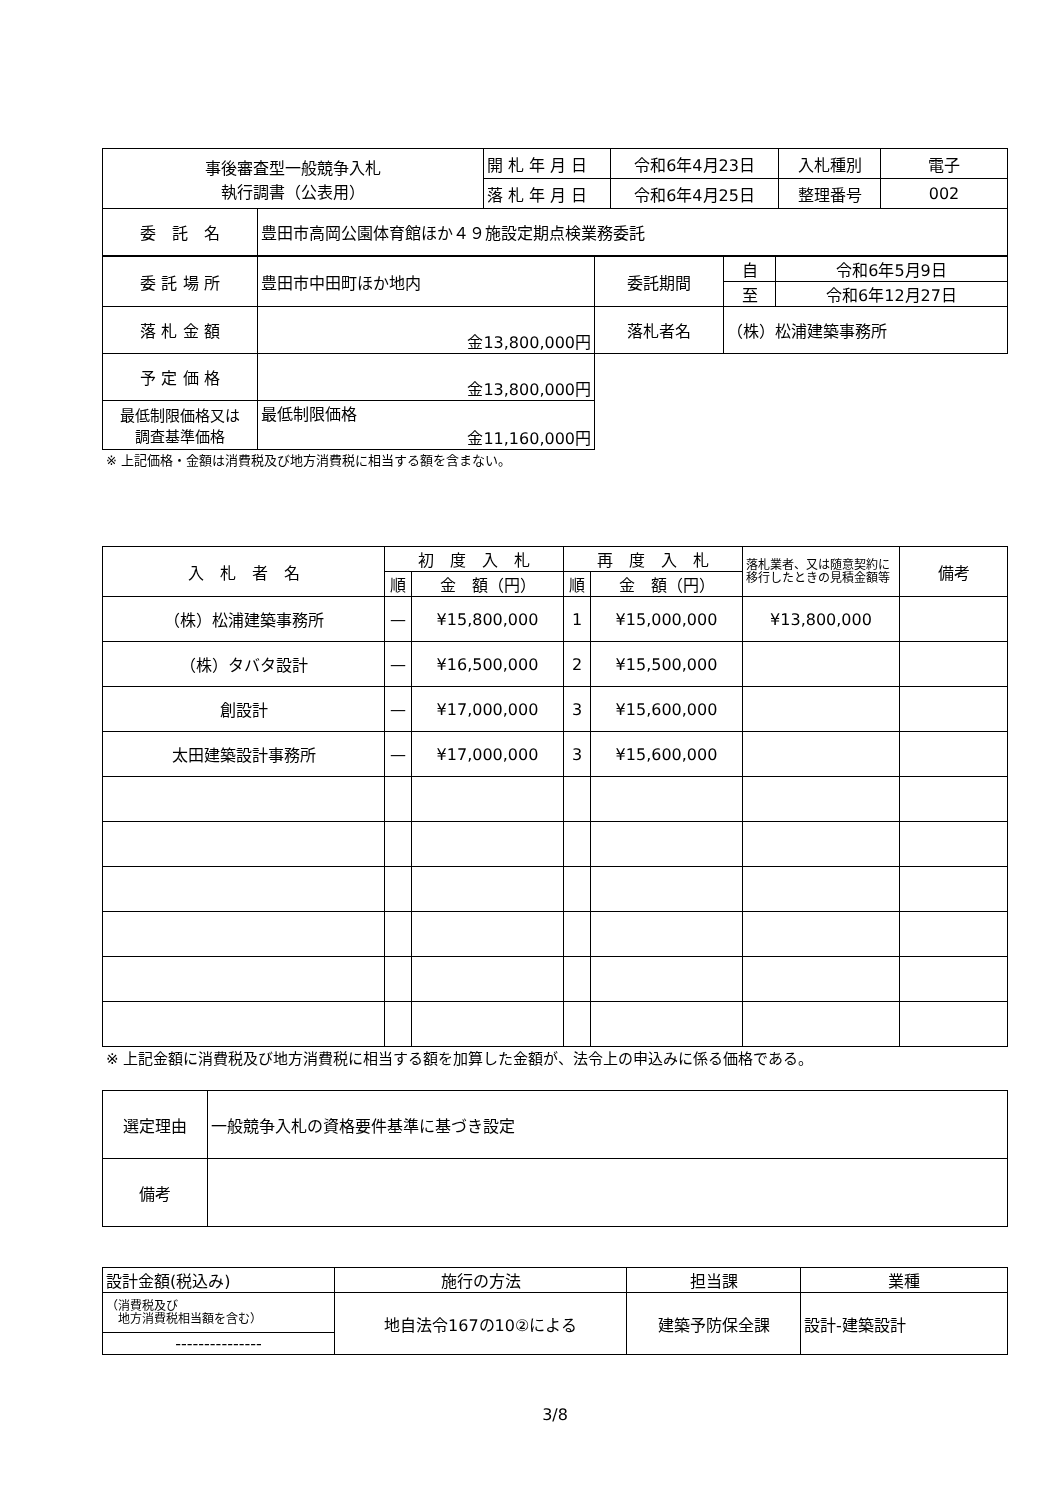| 事後審査型一般競争入札 執行調書（公表用） | | 開 札 年 月 日 | 令和6年4月23日 | 入札種別 | 電子 |
| | | 落 札 年 月 日 | 令和6年4月25日 | 整理番号 | 002 |
| 委 託 名 | 豊田市高岡公園体育館ほか４９施設定期点検業務委託 | | | | |
| 委 託 場 所 | 豊田市中田町ほか地内 | 委託期間 | 自 | 令和6年5月9日 |
| | | | 至 | 令和6年12月27日 |
| 落 札 金 額 | 金13,800,000円 | 落札者名 | （株）松浦建築事務所 | |
| 予 定 価 格 | 金13,800,000円 | | | |
| 最低制限価格又は 調査基準価格 | 最低制限価格 金11,160,000円 | | | |
※ 上記価格・金額は消費税及び地方消費税に相当する額を含まない。
| 入 札 者 名 | 初 度 入 札 | | 再 度 入 札 | | 落札業者、又は随意契約に移行したときの見積金額等 | 備考 |
| --- | --- | --- | --- | --- | --- | --- |
| | 順 | 金 額（円） | 順 | 金 額（円） | | |
| （株）松浦建築事務所 | — | ¥15,800,000 | 1 | ¥15,000,000 | ¥13,800,000 | |
| （株）タバタ設計 | — | ¥16,500,000 | 2 | ¥15,500,000 | | |
| 創設計 | — | ¥17,000,000 | 3 | ¥15,600,000 | | |
| 太田建築設計事務所 | — | ¥17,000,000 | 3 | ¥15,600,000 | | |
※ 上記金額に消費税及び地方消費税に相当する額を加算した金額が、法令上の申込みに係る価格である。
| 選定理由 | 一般競争入札の資格要件基準に基づき設定 |
| 備考 | |
| 設計金額(税込み) | 施行の方法 | 担当課 | 業種 |
| （消費税及び 地方消費税相当額を含む） | 地自法令167の10②による | 建築予防保全課 | 設計-建築設計 |
| --------------- | | | |
3/8